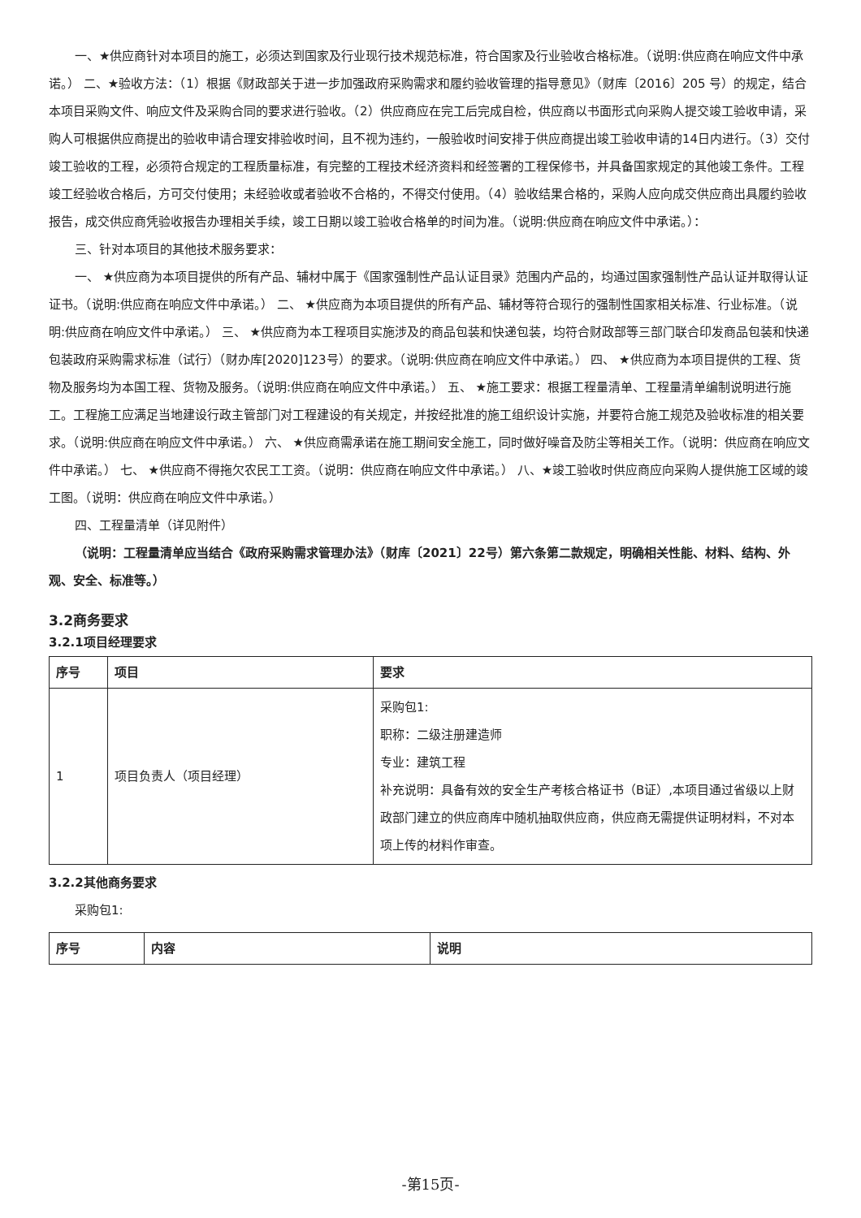一、★供应商针对本项目的施工，必须达到国家及行业现行技术规范标准，符合国家及行业验收合格标准。（说明:供应商在响应文件中承诺。） 二、★验收方法：（1）根据《财政部关于进一步加强政府采购需求和履约验收管理的指导意见》（财库〔2016〕205 号）的规定，结合本项目采购文件、响应文件及采购合同的要求进行验收。（2）供应商应在完工后完成自检，供应商以书面形式向采购人提交竣工验收申请，采购人可根据供应商提出的验收申请合理安排验收时间，且不视为违约，一般验收时间安排于供应商提出竣工验收申请的14日内进行。（3）交付竣工验收的工程，必须符合规定的工程质量标准，有完整的工程技术经济资料和经签署的工程保修书，并具备国家规定的其他竣工条件。工程竣工经验收合格后，方可交付使用；未经验收或者验收不合格的，不得交付使用。（4）验收结果合格的，采购人应向成交供应商出具履约验收报告，成交供应商凭验收报告办理相关手续，竣工日期以竣工验收合格单的时间为准。（说明:供应商在响应文件中承诺。）：
三、针对本项目的其他技术服务要求：
一、 ★供应商为本项目提供的所有产品、辅材中属于《国家强制性产品认证目录》范围内产品的，均通过国家强制性产品认证并取得认证证书。（说明:供应商在响应文件中承诺。） 二、 ★供应商为本项目提供的所有产品、辅材等符合现行的强制性国家相关标准、行业标准。（说明:供应商在响应文件中承诺。） 三、 ★供应商为本工程项目实施涉及的商品包装和快递包装，均符合财政部等三部门联合印发商品包装和快递包装政府采购需求标准（试行）（财办库[2020]123号）的要求。（说明:供应商在响应文件中承诺。） 四、 ★供应商为本项目提供的工程、货物及服务均为本国工程、货物及服务。（说明:供应商在响应文件中承诺。） 五、 ★施工要求：根据工程量清单、工程量清单编制说明进行施工。工程施工应满足当地建设行政主管部门对工程建设的有关规定，并按经批准的施工组织设计实施，并要符合施工规范及验收标准的相关要求。（说明:供应商在响应文件中承诺。） 六、 ★供应商需承诺在施工期间安全施工，同时做好噪音及防尘等相关工作。（说明：供应商在响应文件中承诺。） 七、 ★供应商不得拖欠农民工工资。（说明：供应商在响应文件中承诺。） 八、★竣工验收时供应商应向采购人提供施工区域的竣工图。（说明：供应商在响应文件中承诺。）
四、工程量清单（详见附件）
（说明：工程量清单应当结合《政府采购需求管理办法》（财库〔2021〕22号）第六条第二款规定，明确相关性能、材料、结构、外观、安全、标准等。）
3.2商务要求
3.2.1项目经理要求
| 序号 | 项目 | 要求 |
| --- | --- | --- |
| 1 | 项目负责人（项目经理） | 采购包1: 职称：二级注册建造师 专业：建筑工程 补充说明：具备有效的安全生产考核合格证书（B证）,本项目通过省级以上财政部门建立的供应商库中随机抽取供应商，供应商无需提供证明材料，不对本项上传的材料作审查。 |
3.2.2其他商务要求
采购包1:
| 序号 | 内容 | 说明 |
| --- | --- | --- |
-第15页-